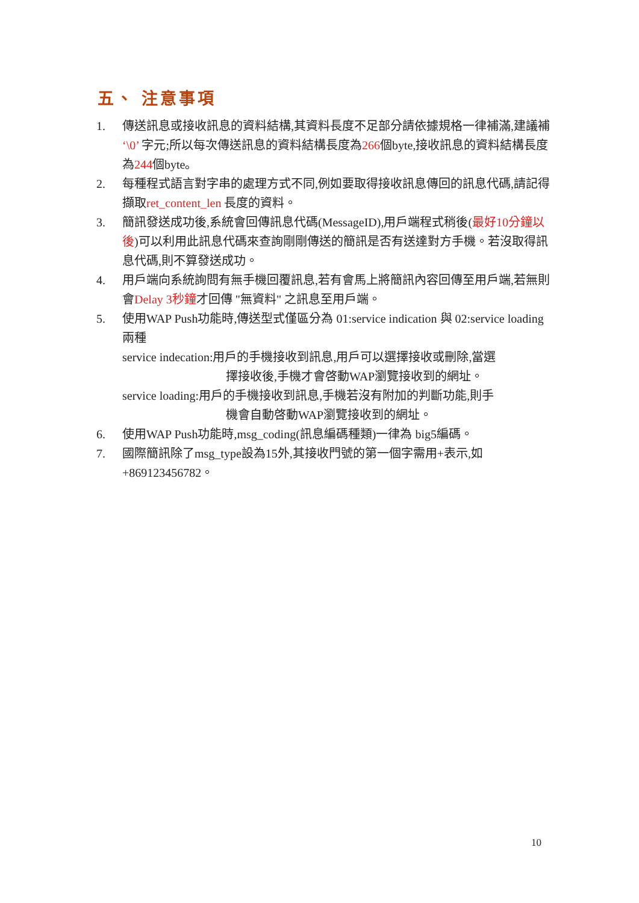五、 注意事項
1. 傳送訊息或接收訊息的資料結構,其資料長度不足部分請依據規格一律補滿,建議補 ‘\0’ 字元;所以每次傳送訊息的資料結構長度為266個byte,接收訊息的資料結構長度為244個byte。
2. 每種程式語言對字串的處理方式不同,例如要取得接收訊息傳回的訊息代碼,請記得擷取ret_content_len 長度的資料。
3. 簡訊發送成功後,系統會回傳訊息代碼(MessageID),用戶端程式稍後(最好10分鐘以後)可以利用此訊息代碼來查詢剛剛傳送的簡訊是否有送達對方手機。若沒取得訊息代碼,則不算發送成功。
4. 用戶端向系統詢問有無手機回覆訊息,若有會馬上將簡訊內容回傳至用戶端,若無則會Delay 3秒鐘才回傳 "無資料" 之訊息至用戶端。
5. 使用WAP Push功能時,傳送型式僅區分為 01:service indication 與 02:service loading兩種
service indecation:用戶的手機接收到訊息,用戶可以選擇接收或刪除,當選
擇接收後,手機才會啓動WAP瀏覽接收到的網址。
service loading:用戶的手機接收到訊息,手機若沒有附加的判斷功能,則手
機會自動啓動WAP瀏覽接收到的網址。
6. 使用WAP Push功能時,msg_coding(訊息編碼種類)一律為 big5編碼。
7. 國際簡訊除了msg_type設為15外,其接收門號的第一個字需用+表示,如+869123456782。
10